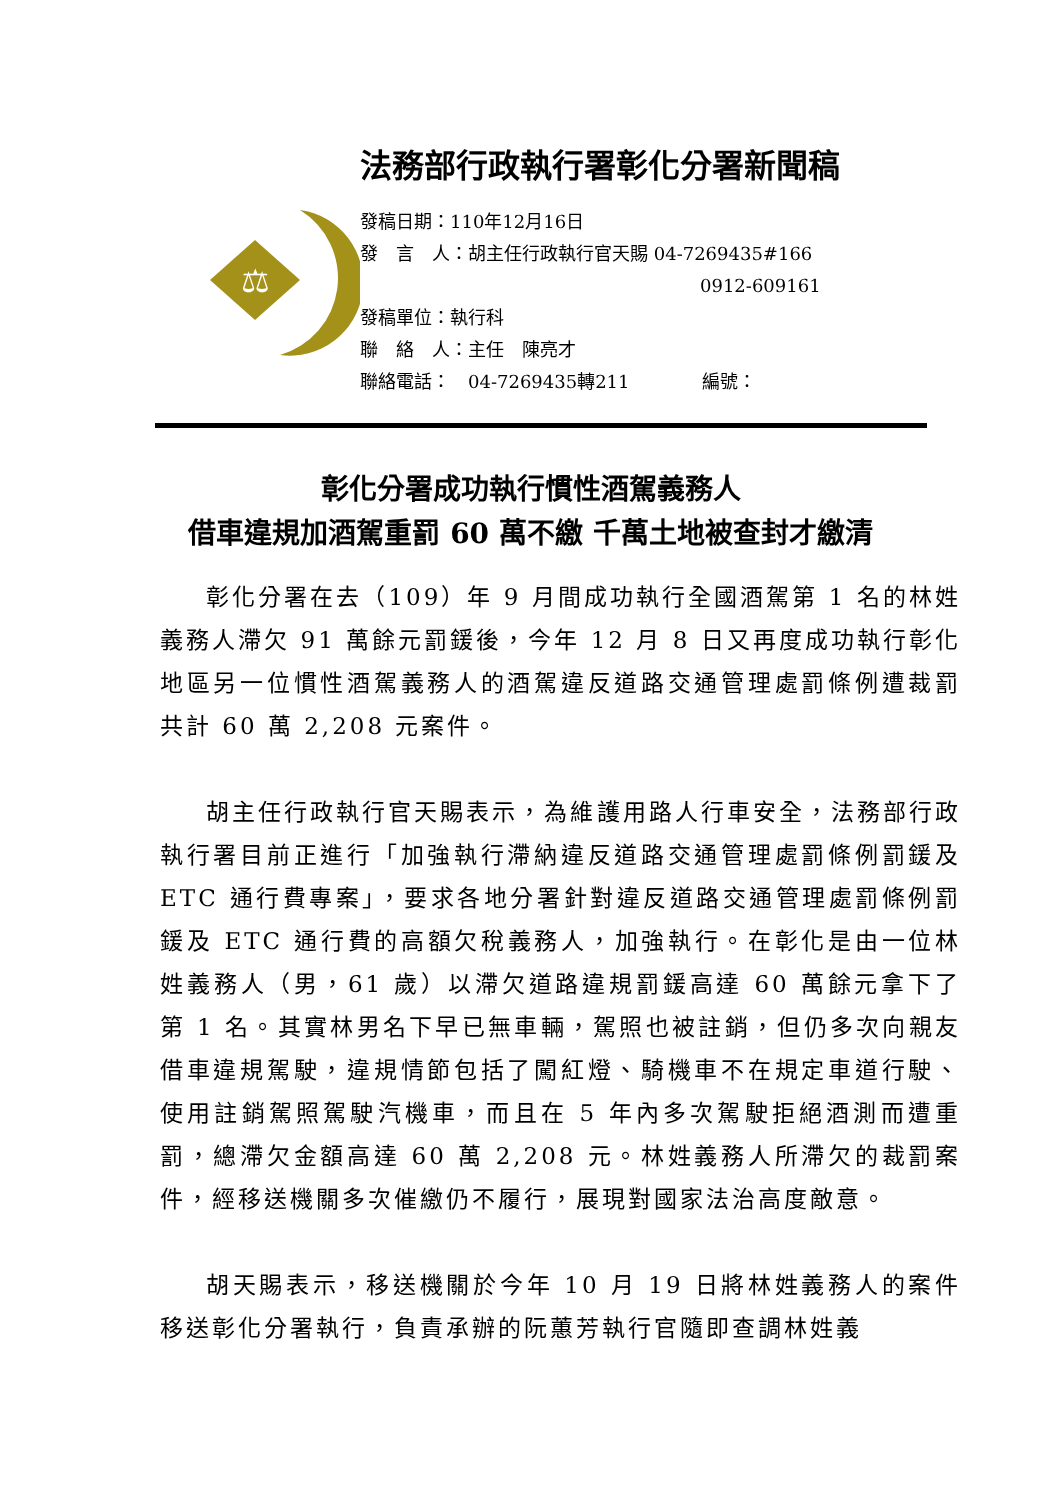⚖
法務部行政執行署彰化分署新聞稿
發稿日期：110年12月16日
發　言　人：胡主任行政執行官天賜 04-7269435#166
0912-609161
發稿單位：執行科
聯　絡　人：主任　陳亮才
聯絡電話：　04-7269435轉211　　　　編號：
彰化分署成功執行慣性酒駕義務人
借車違規加酒駕重罰 60 萬不繳 千萬土地被查封才繳清
彰化分署在去（109）年 9 月間成功執行全國酒駕第 1 名的林姓義務人滯欠 91 萬餘元罰鍰後，今年 12 月 8 日又再度成功執行彰化地區另一位慣性酒駕義務人的酒駕違反道路交通管理處罰條例遭裁罰共計 60 萬 2,208 元案件。
胡主任行政執行官天賜表示，為維護用路人行車安全，法務部行政執行署目前正進行「加強執行滯納違反道路交通管理處罰條例罰鍰及 ETC 通行費專案」，要求各地分署針對違反道路交通管理處罰條例罰鍰及 ETC 通行費的高額欠稅義務人，加強執行。在彰化是由一位林姓義務人（男，61 歲）以滯欠道路違規罰鍰高達 60 萬餘元拿下了第 1 名。其實林男名下早已無車輛，駕照也被註銷，但仍多次向親友借車違規駕駛，違規情節包括了闖紅燈、騎機車不在規定車道行駛、使用註銷駕照駕駛汽機車，而且在 5 年內多次駕駛拒絕酒測而遭重罰，總滯欠金額高達 60 萬 2,208 元。林姓義務人所滯欠的裁罰案件，經移送機關多次催繳仍不履行，展現對國家法治高度敵意。
胡天賜表示，移送機關於今年 10 月 19 日將林姓義務人的案件移送彰化分署執行，負責承辦的阮蕙芳執行官隨即查調林姓義